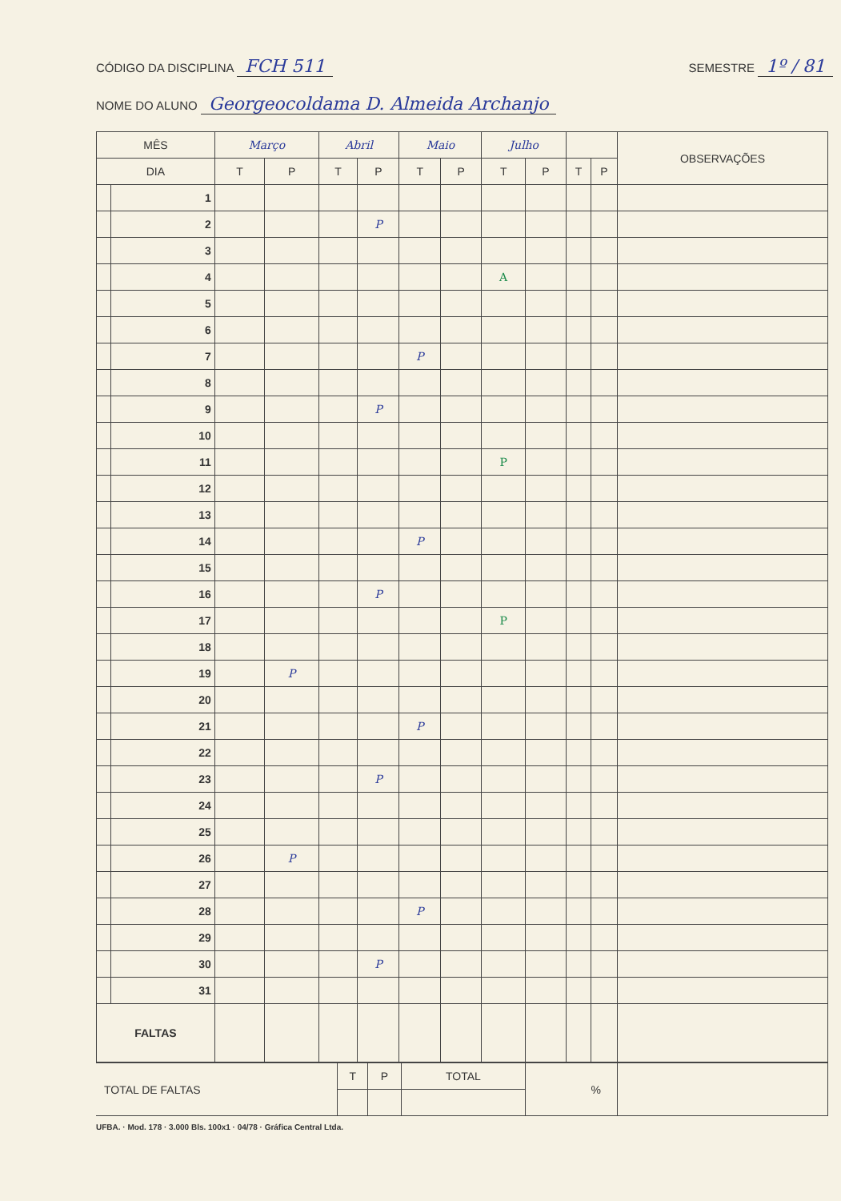CÓDIGO DA DISCIPLINA FCH 511
SEMESTRE 1º / 81
NOME DO ALUNO Georgeocoldama D. Almeida Archanjo
| MÊS | | Março | | Abril | | Maio | | Julho | | | | OBSERVAÇÕES |
| --- | --- | --- | --- | --- | --- | --- | --- | --- | --- | --- | --- | --- |
| DIA | | T | P | T | P | T | P | T | P | T | P | |
| | 1 | | | | | | | | | | | |
| | 2 | | | | P | | | | | | | |
| | 3 | | | | | | | | | | | |
| | 4 | | | | | | | A | | | | |
| | 5 | | | | | | | | | | | |
| | 6 | | | | | | | | | | | |
| | 7 | | | | | P | | | | | | |
| | 8 | | | | | | | | | | | |
| | 9 | | | | P | | | | | | | |
| | 10 | | | | | | | | | | | |
| | 11 | | | | | | | P | | | | |
| | 12 | | | | | | | | | | | |
| | 13 | | | | | | | | | | | |
| | 14 | | | | | P | | | | | | |
| | 15 | | | | | | | | | | | |
| | 16 | | | | P | | | | | | | |
| | 17 | | | | | | | P | | | | |
| | 18 | | | | | | | | | | | |
| | 19 | | P | | | | | | | | | |
| | 20 | | | | | | | | | | | |
| | 21 | | | | | P | | | | | | |
| | 22 | | | | | | | | | | | |
| | 23 | | | | P | | | | | | | |
| | 24 | | | | | | | | | | | |
| | 25 | | | | | | | | | | | |
| | 26 | | P | | | | | | | | | |
| | 27 | | | | | | | | | | | |
| | 28 | | | | | P | | | | | | |
| | 29 | | | | | | | | | | | |
| | 30 | | | | P | | | | | | | |
| | 31 | | | | | | | | | | | |
| FALTAS | | | | | | | | | | | | |
| TOTAL DE FALTAS | T | P | TOTAL | % | |
UFBA. · Mod. 178 · 3.000 Bls. 100x1 · 04/78 · Gráfica Central Ltda.